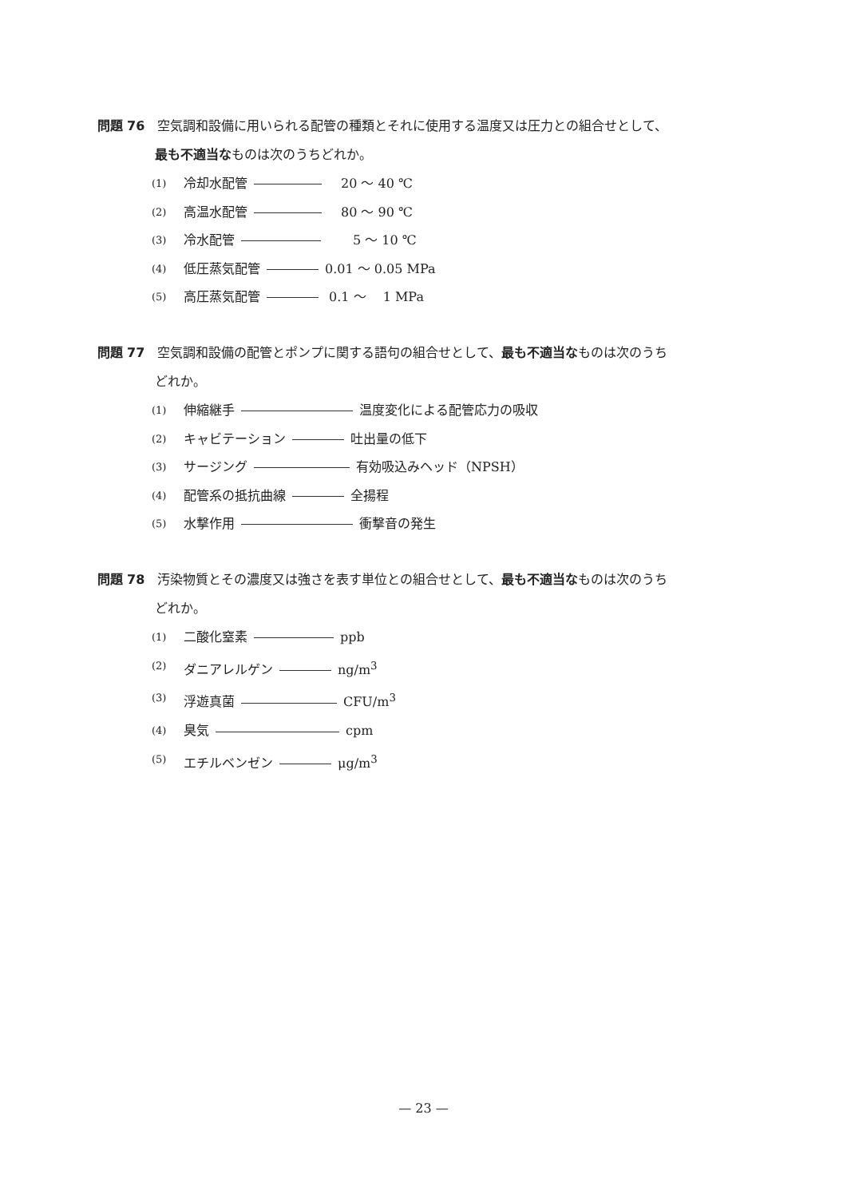問題 76　空気調和設備に用いられる配管の種類とそれに使用する温度又は圧力との組合せとして、
最も不適当なものは次のうちどれか。
(1) 冷却水配管　20 ～ 40 ℃
(2) 高温水配管　80 ～ 90 ℃
(3) 冷水配管　　5 ～ 10 ℃
(4) 低圧蒸気配管 0.01 ～ 0.05 MPa
(5) 高圧蒸気配管 0.1 ～　 1 MPa
問題 77　空気調和設備の配管とポンプに関する語句の組合せとして、最も不適当なものは次のうち
どれか。
(1) 伸縮継手 温度変化による配管応力の吸収
(2) キャビテーション 吐出量の低下
(3) サージング 有効吸込みヘッド（NPSH）
(4) 配管系の抵抗曲線 全揚程
(5) 水撃作用 衝撃音の発生
問題 78　汚染物質とその濃度又は強さを表す単位との組合せとして、最も不適当なものは次のうち
どれか。
(1) 二酸化窒素 ppb
(2) ダニアレルゲン ng/m<sup>3</sup>
(3) 浮遊真菌 CFU/m<sup>3</sup>
(4) 臭気 cpm
(5) エチルベンゼン μg/m<sup>3</sup>
— 23 —